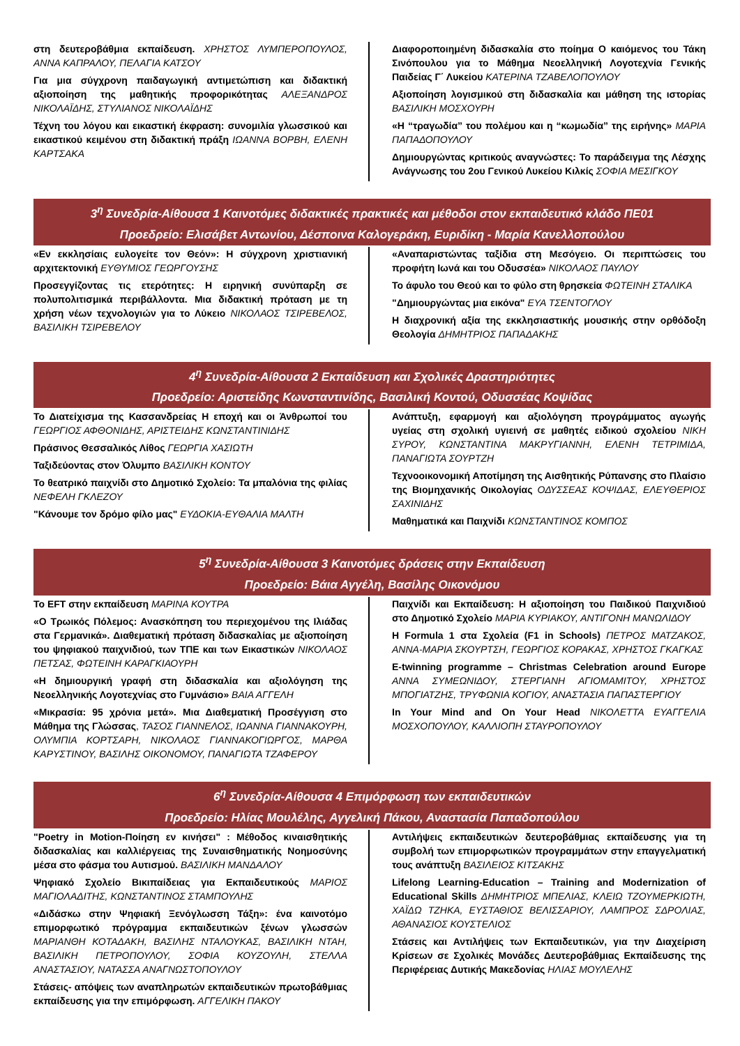στη δευτεροβάθμια εκπαίδευση. ΧΡΗΣΤΟΣ ΛΥΜΠΕΡΟΠΟΥΛΟΣ, ΑΝΝΑ ΚΑΠΡΑΛΟΥ, ΠΕΛΑΓΙΑ ΚΑΤΣΟΥ
Για μια σύγχρονη παιδαγωγική αντιμετώπιση και διδακτική αξιοποίηση της μαθητικής προφορικότητας ΑΛΕΞΑΝΔΡΟΣ ΝΙΚΟΛΑΪΔΗΣ, ΣΤΥΛΙΑΝΟΣ ΝΙΚΟΛΑΪΔΗΣ
Τέχνη του λόγου και εικαστική έκφραση: συνομιλία γλωσσικού και εικαστικού κειμένου στη διδακτική πράξη ΙΩΑΝΝΑ ΒΟΡΒΗ, ΕΛΕΝΗ ΚΑΡΤΣΑΚΑ
Διαφοροποιημένη διδασκαλία στο ποίημα Ο καιόμενος του Τάκη Σινόπουλου για το Μάθημα Νεοελληνική Λογοτεχνία Γενικής Παιδείας Γ΄ Λυκείου ΚΑΤΕΡΙΝΑ ΤΖΑΒΕΛΟΠΟΥΛΟΥ
Αξιοποίηση λογισμικού στη διδασκαλία και μάθηση της ιστορίας ΒΑΣΙΛΙΚΗ ΜΟΣΧΟΥΡΗ
«Η “τραγωδία” του πολέμου και η “κωμωδία” της ειρήνης» ΜΑΡΙΑ ΠΑΠΑΔΟΠΟΥΛΟΥ
Δημιουργώντας κριτικούς αναγνώστες: Το παράδειγμα της Λέσχης Ανάγνωσης του 2ου Γενικού Λυκείου Κιλκίς ΣΟΦΙΑ ΜΕΣΙΓΚΟΥ
3<sup>η</sup> Συνεδρία-Αίθουσα 1 Καινοτόμες διδακτικές πρακτικές και μέθοδοι στον εκπαιδευτικό κλάδο ΠΕ01
Προεδρείο: Ελισάβετ Αντωνίου, Δέσποινα Καλογεράκη, Ευριδίκη - Μαρία Κανελλοπούλου
«Εν εκκλησίαις ευλογείτε τον Θεόν»: Η σύγχρονη χριστιανική αρχιτεκτονική ΕΥΘΥΜΙΟΣ ΓΕΩΡΓΟΥΣΗΣ
Προσεγγίζοντας τις ετερότητες: Η ειρηνική συνύπαρξη σε πολυπολιτισμικά περιβάλλοντα. Μια διδακτική πρόταση με τη χρήση νέων τεχνολογιών για το Λύκειο ΝΙΚΟΛΑΟΣ ΤΣΙΡΕΒΕΛΟΣ, ΒΑΣΙΛΙΚΗ ΤΣΙΡΕΒΕΛΟΥ
«Αναπαριστώντας ταξίδια στη Μεσόγειο. Οι περιπτώσεις του προφήτη Ιωνά και του Οδυσσέα» ΝΙΚΟΛΑΟΣ ΠΑΥΛΟΥ
Το άφυλο του Θεού και το φύλο στη θρησκεία ΦΩΤΕΙΝΗ ΣΤΑΛΙΚΑ
"Δημιουργώντας μια εικόνα" ΕΥΑ ΤΣΕΝΤΟΓΛΟΥ
Η διαχρονική αξία της εκκλησιαστικής μουσικής στην ορθόδοξη Θεολογία ΔΗΜΗΤΡΙΟΣ ΠΑΠΑΔΑΚΗΣ
4<sup>η</sup> Συνεδρία-Αίθουσα 2 Εκπαίδευση και Σχολικές Δραστηριότητες
Προεδρείο: Αριστείδης Κωνσταντινίδης, Βασιλική Κοντού, Οδυσσέας Κοψίδας
Το Διατείχισμα της Κασσανδρείας Η εποχή και οι Άνθρωποί του ΓΕΩΡΓΙΟΣ ΑΦΘΟΝΙΔΗΣ, ΑΡΙΣΤΕΙΔΗΣ ΚΩΝΣΤΑΝΤΙΝΙΔΗΣ
Πράσινος Θεσσαλικός Λίθος ΓΕΩΡΓΙΑ ΧΑΣΙΩΤΗ
Ταξιδεύοντας στον Όλυμπο ΒΑΣΙΛΙΚΗ ΚΟΝΤΟΥ
Το θεατρικό παιχνίδι στο Δημοτικό Σχολείο: Τα μπαλόνια της φιλίας ΝΕΦΕΛΗ ΓΚΛΕΖΟΥ
"Κάνουμε τον δρόμο φίλο μας" ΕΥΔΟΚΙΑ-ΕΥΘΑΛΙΑ ΜΑΛΤΗ
Ανάπτυξη, εφαρμογή και αξιολόγηση προγράμματος αγωγής υγείας στη σχολική υγιεινή σε μαθητές ειδικού σχολείου ΝΙΚΗ ΣΥΡΟΥ, ΚΩΝΣΤΑΝΤΙΝΑ ΜΑΚΡΥΓΙΑΝΝΗ, ΕΛΕΝΗ ΤΕΤΡΙΜΙΔΑ, ΠΑΝΑΓΙΩΤΑ ΣΟΥΡΤΖΗ
Τεχνοοικονομική Αποτίμηση της Αισθητικής Ρύπανσης στο Πλαίσιο της Βιομηχανικής Οικολογίας ΟΔΥΣΣΕΑΣ ΚΟΨΙΔΑΣ, ΕΛΕΥΘΕΡΙΟΣ ΣΑΧΙΝΙΔΗΣ
Μαθηματικά και Παιχνίδι ΚΩΝΣΤΑΝΤΙΝΟΣ ΚΟΜΠΟΣ
5<sup>η</sup> Συνεδρία-Αίθουσα 3 Καινοτόμες δράσεις στην Εκπαίδευση
Προεδρείο: Βάια Αγγέλη, Βασίλης Οικονόμου
Το EFT στην εκπαίδευση ΜΑΡΙΝΑ ΚΟΥΤΡΑ
«Ο Τρωικός Πόλεμος: Ανασκόπηση του περιεχομένου της Ιλιάδας στα Γερμανικά». Διαθεματική πρόταση διδασκαλίας με αξιοποίηση του ψηφιακού παιχνιδιού, των ΤΠΕ και των Εικαστικών ΝΙΚΟΛΑΟΣ ΠΕΤΣΑΣ, ΦΩΤΕΙΝΗ ΚΑΡΑΓΚΙΑΟΥΡΗ
«Η δημιουργική γραφή στη διδασκαλία και αξιολόγηση της Νεοελληνικής Λογοτεχνίας στο Γυμνάσιο» ΒΑΙΑ ΑΓΓΕΛΗ
«Μικρασία: 95 χρόνια μετά». Μια Διαθεματική Προσέγγιση στο Μάθημα της Γλώσσας, ΤΑΣΟΣ ΓΙΑΝΝΕΛΟΣ, ΙΩΑΝΝΑ ΓΙΑΝΝΑΚΟΥΡΗ, ΟΛΥΜΠΙΑ ΚΟΡΤΣΑΡΗ, ΝΙΚΟΛΑΟΣ ΓΙΑΝΝΑΚΟΓΙΩΡΓΟΣ, ΜΑΡΘΑ ΚΑΡΥΣΤΙΝΟΥ, ΒΑΣΙΛΗΣ ΟΙΚΟΝΟΜΟΥ, ΠΑΝΑΓΙΩΤΑ ΤΖΑΦΕΡΟΥ
Παιχνίδι και Εκπαίδευση: Η αξιοποίηση του Παιδικού Παιχνιδιού στο Δημοτικό Σχολείο ΜΑΡΙΑ ΚΥΡΙΑΚΟΥ, ΑΝΤΙΓΟΝΗ ΜΑΝΩΛΙΔΟΥ
Η Formula 1 στα Σχολεία (F1 in Schools) ΠΕΤΡΟΣ ΜΑΤΖΑΚΟΣ, ΑΝΝΑ-ΜΑΡΙΑ ΣΚΟΥΡΤΣΗ, ΓΕΩΡΓΙΟΣ ΚΟΡΑΚΑΣ, ΧΡΗΣΤΟΣ ΓΚΑΓΚΑΣ
E-twinning programme – Christmas Celebration around Europe ΑΝΝΑ ΣΥΜΕΩΝΙΔΟΥ, ΣΤΕΡΓΙΑΝΗ ΑΓΙΟΜΑΜΙΤΟΥ, ΧΡΗΣΤΟΣ ΜΠΟΓΙΑΤΖΗΣ, ΤΡΥΦΩΝΙΑ ΚΟΓΙΟΥ, ΑΝΑΣΤΑΣΙΑ ΠΑΠΑΣΤΕΡΓΙΟΥ
In Your Mind and On Your Head ΝΙΚΟΛΕΤΤΑ ΕΥΑΓΓΕΛΙΑ ΜΟΣΧΟΠΟΥΛΟΥ, ΚΑΛΛΙΟΠΗ ΣΤΑΥΡΟΠΟΥΛΟΥ
6<sup>η</sup> Συνεδρία-Αίθουσα 4 Επιμόρφωση των εκπαιδευτικών
Προεδρείο: Ηλίας Μουλέλης, Αγγελική Πάκου, Αναστασία Παπαδοπούλου
"Poetry in Motion-Ποίηση εν κινήσει" : Μέθοδος κιναισθητικής διδασκαλίας και καλλιέργειας της Συναισθηματικής Νοημοσύνης μέσα στο φάσμα του Αυτισμού. ΒΑΣΙΛΙΚΗ ΜΑΝΔΑΛΟΥ
Ψηφιακό Σχολείο Βικιπαίδειας για Εκπαιδευτικούς ΜΑΡΙΟΣ ΜΑΓΙΟΛΑΔΙΤΗΣ, ΚΩΝΣΤΑΝΤΙΝΟΣ ΣΤΑΜΠΟΥΛΗΣ
«Διδάσκω στην Ψηφιακή Ξενόγλωσση Τάξη»: ένα καινοτόμο επιμορφωτικό πρόγραμμα εκπαιδευτικών ξένων γλωσσών ΜΑΡΙΑΝΘΗ ΚΟΤΑΔΑΚΗ, ΒΑΣΙΛΗΣ ΝΤΑΛΟΥΚΑΣ, ΒΑΣΙΛΙΚΗ ΝΤΑΗ, ΒΑΣΙΛΙΚΗ ΠΕΤΡΟΠΟΥΛΟΥ, ΣΟΦΙΑ ΚΟΥΖΟΥΛΗ, ΣΤΕΛΛΑ ΑΝΑΣΤΑΣΙΟΥ, ΝΑΤΑΣΣΑ ΑΝΑΓΝΩΣΤΟΠΟΥΛΟΥ
Στάσεις- απόψεις των αναπληρωτών εκπαιδευτικών πρωτοβάθμιας εκπαίδευσης για την επιμόρφωση. ΑΓΓΕΛΙΚΗ ΠΑΚΟΥ
Αντιλήψεις εκπαιδευτικών δευτεροβάθμιας εκπαίδευσης για τη συμβολή των επιμορφωτικών προγραμμάτων στην επαγγελματική τους ανάπτυξη ΒΑΣΙΛΕΙΟΣ ΚΙΤΣΑΚΗΣ
Lifelong Learning-Education – Training and Modernization of Educational Skills ΔΗΜΗΤΡΙΟΣ ΜΠΕΛΙΑΣ, ΚΛΕΙΩ ΤΖΟΥΜΕΡΚΙΩΤΗ, ΧΑΪΔΩ ΤΖΗΚΑ, ΕΥΣΤΑΘΙΟΣ ΒΕΛΙΣΣΑΡΙΟΥ, ΛΑΜΠΡΟΣ ΣΔΡΟΛΙΑΣ, ΑΘΑΝΑΣΙΟΣ ΚΟΥΣΤΕΛΙΟΣ
Στάσεις και Αντιλήψεις των Εκπαιδευτικών, για την Διαχείριση Κρίσεων σε Σχολικές Μονάδες Δευτεροβάθμιας Εκπαίδευσης της Περιφέρειας Δυτικής Μακεδονίας ΗΛΙΑΣ ΜΟΥΛΕΛΗΣ